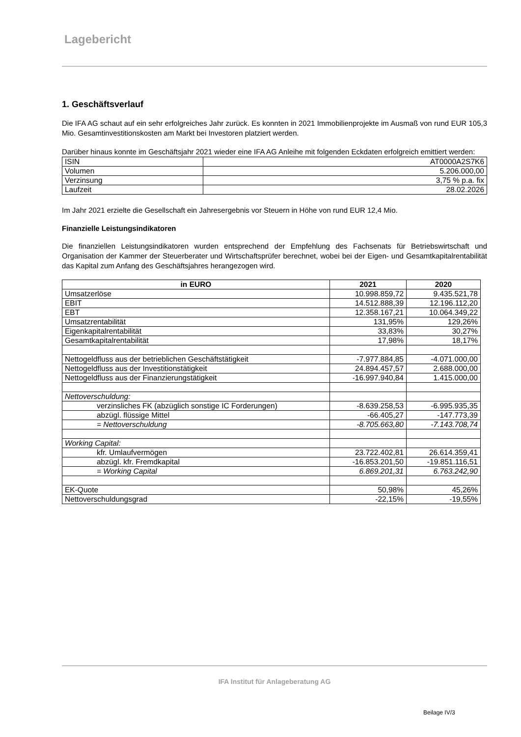Lagebericht
1. Geschäftsverlauf
Die IFA AG schaut auf ein sehr erfolgreiches Jahr zurück. Es konnten in 2021 Immobilienprojekte im Ausmaß von rund EUR 105,3 Mio. Gesamtinvestitionskosten am Markt bei Investoren platziert werden.
Darüber hinaus konnte im Geschäftsjahr 2021 wieder eine IFA AG Anleihe mit folgenden Eckdaten erfolgreich emittiert werden:
| ISIN | AT0000A2S7K6 |
| Volumen | 5.206.000,00 |
| Verzinsung | 3,75 % p.a. fix |
| Laufzeit | 28.02.2026 |
Im Jahr 2021 erzielte die Gesellschaft ein Jahresergebnis vor Steuern in Höhe von rund EUR 12,4 Mio.
Finanzielle Leistungsindikatoren
Die finanziellen Leistungsindikatoren wurden entsprechend der Empfehlung des Fachsenats für Betriebswirtschaft und Organisation der Kammer der Steuerberater und Wirtschaftsprüfer berechnet, wobei bei der Eigen- und Gesamtkapitalrentabilität das Kapital zum Anfang des Geschäftsjahres herangezogen wird.
| in EURO | 2021 | 2020 |
| --- | --- | --- |
| Umsatzerlöse | 10.998.859,72 | 9.435.521,78 |
| EBIT | 14.512.888,39 | 12.196.112,20 |
| EBT | 12.358.167,21 | 10.064.349,22 |
| Umsatzrentabilität | 131,95% | 129,26% |
| Eigenkapitalrentabilität | 33,83% | 30,27% |
| Gesamtkapitalrentabilität | 17,98% | 18,17% |
| Nettogeldfluss aus der betrieblichen Geschäftstätigkeit | -7.977.884,85 | -4.071.000,00 |
| Nettogeldfluss aus der Investitionstätigkeit | 24.894.457,57 | 2.688.000,00 |
| Nettogeldfluss aus der Finanzierungstätigkeit | -16.997.940,84 | 1.415.000,00 |
| Nettoverschuldung: | | |
| verzinsliches FK (abzüglich sonstige IC Forderungen) | -8.639.258,53 | -6.995.935,35 |
| abzügl. flüssige Mittel | -66.405,27 | -147.773,39 |
| = Nettoverschuldung | -8.705.663,80 | -7.143.708,74 |
| Working Capital: | | |
| kfr. Umlaufvermögen | 23.722.402,81 | 26.614.359,41 |
| abzügl. kfr. Fremdkapital | -16.853.201,50 | -19.851.116,51 |
| = Working Capital | 6.869.201,31 | 6.763.242,90 |
| EK-Quote | 50,98% | 45,26% |
| Nettoverschuldungsgrad | -22,15% | -19,55% |
IFA Institut für Anlageberatung AG
Beilage IV/3